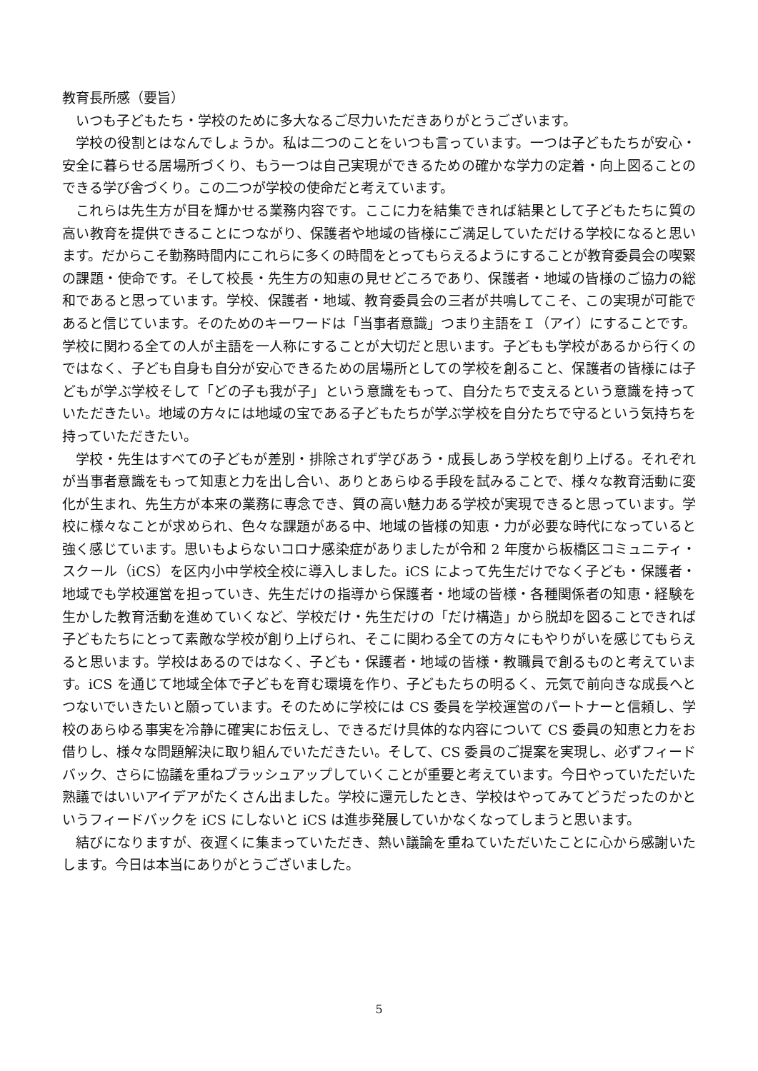教育長所感（要旨）
いつも子どもたち・学校のために多大なるご尽力いただきありがとうございます。
学校の役割とはなんでしょうか。私は二つのことをいつも言っています。一つは子どもたちが安心・安全に暮らせる居場所づくり、もう一つは自己実現ができるための確かな学力の定着・向上図ることのできる学び舎づくり。この二つが学校の使命だと考えています。
これらは先生方が目を輝かせる業務内容です。ここに力を結集できれば結果として子どもたちに質の高い教育を提供できることにつながり、保護者や地域の皆様にご満足していただける学校になると思います。だからこそ勤務時間内にこれらに多くの時間をとってもらえるようにすることが教育委員会の喫緊の課題・使命です。そして校長・先生方の知恵の見せどころであり、保護者・地域の皆様のご協力の総和であると思っています。学校、保護者・地域、教育委員会の三者が共鳴してこそ、この実現が可能であると信じています。そのためのキーワードは「当事者意識」つまり主語をＩ（アイ）にすることです。学校に関わる全ての人が主語を一人称にすることが大切だと思います。子どもも学校があるから行くのではなく、子ども自身も自分が安心できるための居場所としての学校を創ること、保護者の皆様には子どもが学ぶ学校そして「どの子も我が子」という意識をもって、自分たちで支えるという意識を持っていただきたい。地域の方々には地域の宝である子どもたちが学ぶ学校を自分たちで守るという気持ちを持っていただきたい。
学校・先生はすべての子どもが差別・排除されず学びあう・成長しあう学校を創り上げる。それぞれが当事者意識をもって知恵と力を出し合い、ありとあらゆる手段を試みることで、様々な教育活動に変化が生まれ、先生方が本来の業務に専念でき、質の高い魅力ある学校が実現できると思っています。学校に様々なことが求められ、色々な課題がある中、地域の皆様の知恵・力が必要な時代になっていると強く感じています。思いもよらないコロナ感染症がありましたが令和 2 年度から板橋区コミュニティ・スクール（iCS）を区内小中学校全校に導入しました。iCS によって先生だけでなく子ども・保護者・地域でも学校運営を担っていき、先生だけの指導から保護者・地域の皆様・各種関係者の知恵・経験を生かした教育活動を進めていくなど、学校だけ・先生だけの「だけ構造」から脱却を図ることできれば子どもたちにとって素敵な学校が創り上げられ、そこに関わる全ての方々にもやりがいを感じてもらえると思います。学校はあるのではなく、子ども・保護者・地域の皆様・教職員で創るものと考えています。iCS を通じて地域全体で子どもを育む環境を作り、子どもたちの明るく、元気で前向きな成長へとつないでいきたいと願っています。そのために学校には CS 委員を学校運営のパートナーと信頼し、学校のあらゆる事実を冷静に確実にお伝えし、できるだけ具体的な内容について CS 委員の知恵と力をお借りし、様々な問題解決に取り組んでいただきたい。そして、CS 委員のご提案を実現し、必ずフィードバック、さらに協議を重ねブラッシュアップしていくことが重要と考えています。今日やっていただいた熟議ではいいアイデアがたくさん出ました。学校に還元したとき、学校はやってみてどうだったのかというフィードバックを iCS にしないと iCS は進歩発展していかなくなってしまうと思います。
結びになりますが、夜遅くに集まっていただき、熱い議論を重ねていただいたことに心から感謝いたします。今日は本当にありがとうございました。
5